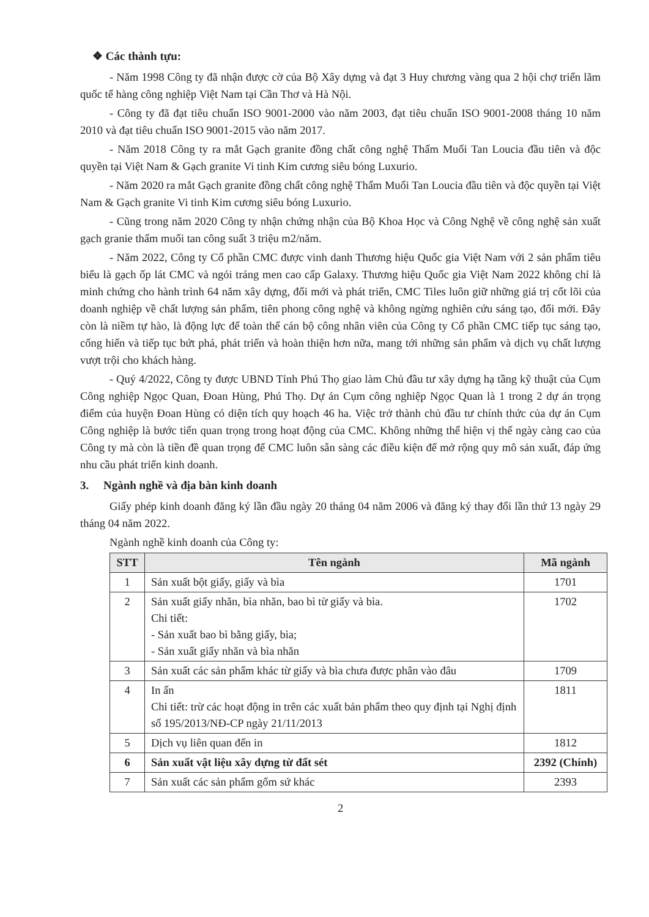❖ Các thành tựu:
- Năm 1998 Công ty đã nhận được cờ của Bộ Xây dựng và đạt 3 Huy chương vàng qua 2 hội chợ triển lãm quốc tế hàng công nghiệp Việt Nam tại Cần Thơ và Hà Nội.
- Công ty đã đạt tiêu chuẩn ISO 9001-2000 vào năm 2003, đạt tiêu chuẩn ISO 9001-2008 tháng 10 năm 2010 và đạt tiêu chuẩn ISO 9001-2015 vào năm 2017.
- Năm 2018 Công ty ra mắt Gạch granite đồng chất công nghệ Thấm Muối Tan Loucia đầu tiên và độc quyền tại Việt Nam & Gạch granite Vi tinh Kim cương siêu bóng Luxurio.
- Năm 2020 ra mắt Gạch granite đồng chất công nghệ Thấm Muối Tan Loucia đầu tiên và độc quyền tại Việt Nam & Gạch granite Vi tinh Kim cương siêu bóng Luxurio.
- Cũng trong năm 2020 Công ty nhận chứng nhận của Bộ Khoa Học và Công Nghệ về công nghệ sản xuất gạch granie thấm muối tan công suất 3 triệu m2/năm.
- Năm 2022, Công ty Cổ phần CMC được vinh danh Thương hiệu Quốc gia Việt Nam với 2 sản phẩm tiêu biểu là gạch ốp lát CMC và ngói tráng men cao cấp Galaxy. Thương hiệu Quốc gia Việt Nam 2022 không chỉ là minh chứng cho hành trình 64 năm xây dựng, đổi mới và phát triển, CMC Tiles luôn giữ những giá trị cốt lõi của doanh nghiệp về chất lượng sản phẩm, tiên phong công nghệ và không ngừng nghiên cứu sáng tạo, đổi mới. Đây còn là niềm tự hào, là động lực để toàn thể cán bộ công nhân viên của Công ty Cổ phần CMC tiếp tục sáng tạo, cống hiến và tiếp tục bứt phá, phát triển và hoàn thiện hơn nữa, mang tới những sản phẩm và dịch vụ chất lượng vượt trội cho khách hàng.
- Quý 4/2022, Công ty được UBND Tỉnh Phú Thọ giao làm Chủ đầu tư xây dựng hạ tầng kỹ thuật của Cụm Công nghiệp Ngọc Quan, Đoan Hùng, Phú Thọ. Dự án Cụm công nghiệp Ngọc Quan là 1 trong 2 dự án trọng điểm của huyện Đoan Hùng có diện tích quy hoạch 46 ha. Việc trở thành chủ đầu tư chính thức của dự án Cụm Công nghiệp là bước tiến quan trọng trong hoạt động của CMC. Không những thể hiện vị thế ngày càng cao của Công ty mà còn là tiền đề quan trọng để CMC luôn sẵn sàng các điều kiện để mở rộng quy mô sản xuất, đáp ứng nhu cầu phát triển kinh doanh.
3. Ngành nghề và địa bàn kinh doanh
Giấy phép kinh doanh đăng ký lần đầu ngày 20 tháng 04 năm 2006 và đăng ký thay đổi lần thứ 13 ngày 29 tháng 04 năm 2022.
Ngành nghề kinh doanh của Công ty:
| STT | Tên ngành | Mã ngành |
| --- | --- | --- |
| 1 | Sản xuất bột giấy, giấy và bìa | 1701 |
| 2 | Sản xuất giấy nhăn, bìa nhăn, bao bì từ giấy và bìa. Chi tiết: - Sản xuất bao bì bằng giấy, bìa; - Sản xuất giấy nhăn và bìa nhăn | 1702 |
| 3 | Sản xuất các sản phẩm khác từ giấy và bìa chưa được phân vào đâu | 1709 |
| 4 | In ấn Chi tiết: trừ các hoạt động in trên các xuất bản phẩm theo quy định tại Nghị định số 195/2013/NĐ-CP ngày 21/11/2013 | 1811 |
| 5 | Dịch vụ liên quan đến in | 1812 |
| 6 | Sản xuất vật liệu xây dựng từ đất sét | 2392 (Chính) |
| 7 | Sản xuất các sản phẩm gốm sứ khác | 2393 |
2